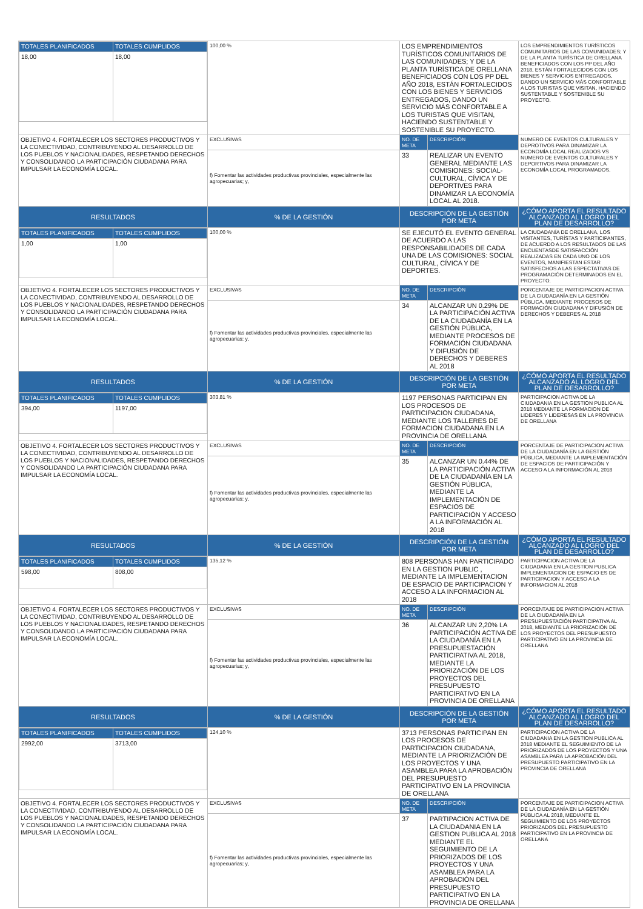| / TOTALES PLANIFICADOS / TOTALES CUMPLIDOS / / 18,00 / 18,00 / | 100,00 % | LOS EMPRENDIMIENTOS TURÍSTICOS COMUNITARIOS DE LAS COMUNIDADES; Y DE LA PLANTA TURÍSTICA DE ORELLANA BENEFICIADOS CON LOS PP DEL AÑO 2018, ESTÁN FORTALECIDOS CON LOS BIENES Y SERVICIOS ENTREGADOS, DANDO UN SERVICIO MÁS CONFORTABLE A LOS TURISTAS QUE VISITAN, HACIENDO SUSTENTABLE Y SOSTENIBLE SU PROYECTO. | | LOS EMPRENDIMIENTOS TURÍSTICOS COMUNITARIOS DE LAS COMUNIDADES; Y DE LA PLANTA TURÍSTICA DE ORELLANA BENEFICIADOS CON LOS PP DEL AÑO 2018, ESTÁN FORTALECIDOS CON LOS BIENES Y SERVICIOS ENTREGADOS, DANDO UN SERVICIO MÁS CONFORTABLE A LOS TURISTAS QUE VISITAN, HACIENDO SUSTENTABLE Y SOSTENIBLE SU PROYECTO. |
| OBJETIVO 4. FORTALECER LOS SECTORES PRODUCTIVOS Y LA CONECTIVIDAD, CONTRIBUYENDO AL DESARROLLO DE LOS PUEBLOS Y NACIONALIDADES, RESPETANDO DERECHOS Y CONSOLIDANDO LA PARTICIPACIÓN CIUDADANA PARA IMPULSAR LA ECONOMÍA LOCAL. | EXCLUSIVAS | NO. DE META | DESCRIPCIÓN | NUMERO DE EVENTOS CULTURALES Y DEPROTIVOS PARA DINAMIZAR LA ECONOMÍA LOCAL REALIZADOS VS NUMERO DE EVENTOS CULTURALES Y DEPORTIVOS PARA DINAMIZAR LA ECONOMÍA LOCAL PROGRAMADOS. |
| | f) Fomentar las actividades productivas provinciales, especialmente las agropecuarias; y, | 33 | REALIZAR UN EVENTO GENERAL MEDIANTE LAS COMISIONES: SOCIAL-CULTURAL, CÍVICA Y DE DEPORTIVES PARA DINAMIZAR LA ECONOMÍA LOCAL AL 2018. | |
| RESULTADOS | % DE LA GESTIÓN | DESCRIPCIÓN DE LA GESTIÓN POR META | | ¿CÓMO APORTA EL RESULTADO ALCANZADO AL LOGRO DEL PLAN DE DESARROLLO? |
| / TOTALES PLANIFICADOS / TOTALES CUMPLIDOS / / 1,00 / 1,00 / | 100,00 % | SE EJECUTÓ EL EVENTO GENERAL DE ACUERDO A LAS RESPONSABILIDADES DE CADA UNA DE LAS COMISIONES: SOCIAL CULTURAL, CÍVICA Y DE DEPORTES. | | LA CIUDADANÍA DE ORELLANA, LOS VISITANTES, TURÍSTAS Y PARTICIPANTES, DE ACUERDO A LOS RESULTADOS DE LAS ENCUENTASDE SATISFACCIÓN REALIZADAS EN CADA UNO DE LOS EVENTOS, MANIFIESTAN ESTAR SATISFECHOS A LAS ESPECTATIVAS DE PROGRAMACIÓN DETERMINADOS EN EL PROYECTO. |
| OBJETIVO 4. FORTALECER LOS SECTORES PRODUCTIVOS Y LA CONECTIVIDAD, CONTRIBUYENDO AL DESARROLLO DE LOS PUEBLOS Y NACIONALIDADES, RESPETANDO DERECHOS Y CONSOLIDANDO LA PARTICIPACIÓN CIUDADANA PARA IMPULSAR LA ECONOMÍA LOCAL. | EXCLUSIVAS | NO. DE META | DESCRIPCIÓN | PORCENTAJE DE PARTICIPACION ACTIVA DE LA CIUDADANÍA EN LA GESTIÓN PÚBLICA, MEDIANTE PROCESOS DE FORMACIÓN CIUDADANA Y DIFUSIÓN DE DERECHOS Y DEBERES AL 2018 |
| | f) Fomentar las actividades productivas provinciales, especialmente las agropecuarias; y, | 34 | ALCANZAR UN 0.29% DE LA PARTICIPACIÓN ACTIVA DE LA CIUDADANÍA EN LA GESTIÓN PÚBLICA, MEDIANTE PROCESOS DE FORMACIÓN CIUDADANA Y DIFUSIÓN DE DERECHOS Y DEBERES AL 2018 | |
| RESULTADOS | % DE LA GESTIÓN | DESCRIPCIÓN DE LA GESTIÓN POR META | | ¿CÓMO APORTA EL RESULTADO ALCANZADO AL LOGRO DEL PLAN DE DESARROLLO? |
| / TOTALES PLANIFICADOS / TOTALES CUMPLIDOS / / 394,00 / 1197,00 / | 303,81 % | 1197 PERSONAS PARTICIPAN EN LOS PROCESOS DE PARTICIPACION CIUDADANA, MEDIANTE LOS TALLERES DE FORMACION CIUDADANA EN LA PROVINCIA DE ORELLANA | | PARTICIPACION ACTIVA DE LA CIUDADANIA EN LA GESTION PUBLICA AL 2018 MEDIANTE LA FORMACION DE LIDERES Y LIDERESAS EN LA PROVINCIA DE ORELLANA |
| OBJETIVO 4. FORTALECER LOS SECTORES PRODUCTIVOS Y LA CONECTIVIDAD, CONTRIBUYENDO AL DESARROLLO DE LOS PUEBLOS Y NACIONALIDADES, RESPETANDO DERECHOS Y CONSOLIDANDO LA PARTICIPACIÓN CIUDADANA PARA IMPULSAR LA ECONOMÍA LOCAL. | EXCLUSIVAS | NO. DE META | DESCRIPCIÓN | PORCENTAJE DE PARTICIPACION ACTIVA DE LA CIUDADANÍA EN LA GESTIÓN PÚBLICA, MEDIANTE LA IMPLEMENTACIÓN DE ESPACIOS DE PARTICIPACIÓN Y ACCESO A LA INFORMACIÓN AL 2018 |
| | f) Fomentar las actividades productivas provinciales, especialmente las agropecuarias; y, | 35 | ALCANZAR UN 0.44% DE LA PARTICIPACIÓN ACTIVA DE LA CIUDADANÍA EN LA GESTIÓN PÚBLICA, MEDIANTE LA IMPLEMENTACIÓN DE ESPACIOS DE PARTICIPACIÓN Y ACCESO A LA INFORMACIÓN AL 2018 | |
| RESULTADOS | % DE LA GESTIÓN | DESCRIPCIÓN DE LA GESTIÓN POR META | | ¿CÓMO APORTA EL RESULTADO ALCANZADO AL LOGRO DEL PLAN DE DESARROLLO? |
| / TOTALES PLANIFICADOS / TOTALES CUMPLIDOS / / 598,00 / 808,00 / | 135,12 % | 808 PERSONAS HAN PARTICIPADO EN LA GESTION PUBLIC , MEDIANTE LA IMPLEMENTACION DE ESPACIO DE PARTICIPACION Y ACCESO A LA INFORMACION AL 2018 | | PARTICIPACION ACTIVA DE LA CIUDADANIA EN LA GESTION PUBLICA IMPLEMENTACION DE ESPACIO ES DE PARTICIPACION Y ACCESO A LA INFORMACION AL 2018 |
| OBJETIVO 4. FORTALECER LOS SECTORES PRODUCTIVOS Y LA CONECTIVIDAD, CONTRIBUYENDO AL DESARROLLO DE LOS PUEBLOS Y NACIONALIDADES, RESPETANDO DERECHOS Y CONSOLIDANDO LA PARTICIPACIÓN CIUDADANA PARA IMPULSAR LA ECONOMÍA LOCAL. | EXCLUSIVAS | NO. DE META | DESCRIPCIÓN | PORCENTAJE DE PARTICIPACION ACTIVA DE LA CIUDADANÍA EN LA PRESUPUESTACIÓN PARTICIPATIVA AL 2018, MEDIANTE LA PRIORIZACIÓN DE LOS PROYECTOS DEL PRESUPUESTO PARTICIPATIVO EN LA PROVINCIA DE ORELLANA |
| | f) Fomentar las actividades productivas provinciales, especialmente las agropecuarias; y, | 36 | ALCANZAR UN 2,20% LA PARTICIPACIÓN ACTIVA DE LA CIUDADANÍA EN LA PRESUPUESTACIÓN PARTICIPATIVA AL 2018, MEDIANTE LA PRIORIZACIÓN DE LOS PROYECTOS DEL PRESUPUESTO PARTICIPATIVO EN LA PROVINCIA DE ORELLANA | |
| RESULTADOS | % DE LA GESTIÓN | DESCRIPCIÓN DE LA GESTIÓN POR META | | ¿CÓMO APORTA EL RESULTADO ALCANZADO AL LOGRO DEL PLAN DE DESARROLLO? |
| / TOTALES PLANIFICADOS / TOTALES CUMPLIDOS / / 2992,00 / 3713,00 / | 124,10 % | 3713 PERSONAS PARTICIPAN EN LOS PROCESOS DE PARTICIPACION CIUDADANA, MEDIANTE LA PRIORIZACIÓN DE LOS PROYECTOS Y UNA ASAMBLEA PARA LA APROBACIÓN DEL PRESUPUESTO PARTICIPATIVO EN LA PROVINCIA DE ORELLANA | | PARTICIPACION ACTIVA DE LA CIUDADANIA EN LA GESTION PUBLICA AL 2018 MEDIANTE EL SEGUIMIENTO DE LA PRIORIZADOS DE LOS PROYECTOS Y UNA ASAMBLEA PARA LA APROBACIÓN DEL PRESUPUESTO PARTICIPATIVO EN LA PROVINCIA DE ORELLANA |
| OBJETIVO 4. FORTALECER LOS SECTORES PRODUCTIVOS Y LA CONECTIVIDAD, CONTRIBUYENDO AL DESARROLLO DE LOS PUEBLOS Y NACIONALIDADES, RESPETANDO DERECHOS Y CONSOLIDANDO LA PARTICIPACIÓN CIUDADANA PARA IMPULSAR LA ECONOMÍA LOCAL. | EXCLUSIVAS | NO. DE META | DESCRIPCIÓN | PORCENTAJE DE PARTICIPACION ACTIVA DE LA CIUDADANÍA EN LA GESTIÓN PÚBLICA AL 2018, MEDIANTE EL SEGUIMIENTO DE LOS PROYECTOS PRIORIZADOS DEL PRESUPUESTO PARTICIPATIVO EN LA PROVINCIA DE ORELLANA |
| | f) Fomentar las actividades productivas provinciales, especialmente las agropecuarias; y, | 37 | PARTIPACION ACTIVA DE LA CIUDADANIA EN LA GESTION PUBLICA AL 2018 MEDIANTE EL SEGUIMIENTO DE LA PRIORIZADOS DE LOS PROYECTOS Y UNA ASAMBLEA PARA LA APROBACIÓN DEL PRESUPUESTO PARTICIPATIVO EN LA PROVINCIA DE ORELLANA | |